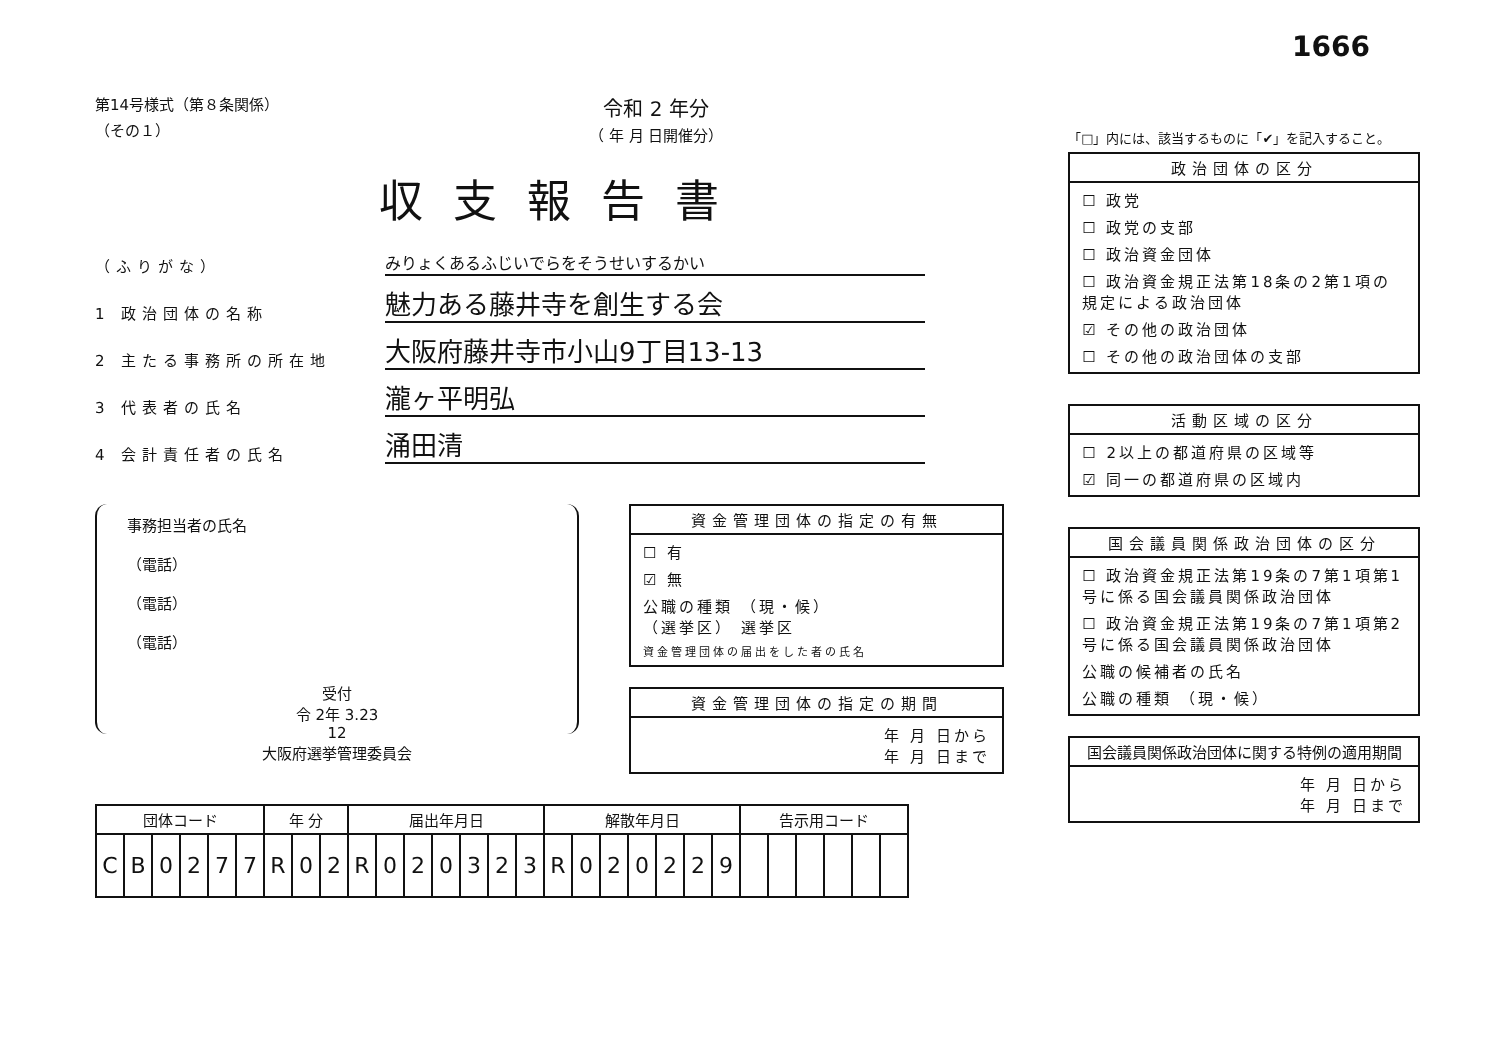1666
第14号様式（第８条関係）
（その１）
令和 2 年分
（ 年 月 日開催分）
収支報告書
（ふりがな）
みりょくあるふじいでらをそうせいするかい
1 政治団体の名称
魅力ある藤井寺を創生する会
2 主たる事務所の所在地
大阪府藤井寺市小山9丁目13-13
3 代表者の氏名
瀧ヶ平明弘
4 会計責任者の氏名
涌田清
事務担当者の氏名
（電話）
（電話）
（電話）
受付
令 2年 3.23
12
大阪府選挙管理委員会
資金管理団体の指定の有無
☐ 有
☑ 無
公職の種類 （現・候）
（選挙区） 選挙区
資金管理団体の届出をした者の氏名
資金管理団体の指定の期間
年 月 日から
年 月 日まで
| 団体コード | | | | | | 年 分 | | | 届出年月日 | | | | | | | 解散年月日 | | | | | | | 告示用コード | | | | | |
| --- | --- | --- | --- | --- | --- | --- | --- | --- | --- | --- | --- | --- | --- | --- | --- | --- | --- | --- | --- | --- | --- | --- | --- | --- | --- | --- | --- | --- |
| C | B | 0 | 2 | 7 | 7 | R | 0 | 2 | R | 0 | 2 | 0 | 3 | 2 | 3 | R | 0 | 2 | 0 | 2 | 2 | 9 | | | | | | |
「□」内には、該当するものに「✔」を記入すること。
政治団体の区分
☐ 政党
☐ 政党の支部
☐ 政治資金団体
☐ 政治資金規正法第18条の2第1項の規定による政治団体
☑ その他の政治団体
☐ その他の政治団体の支部
活動区域の区分
☐ 2以上の都道府県の区域等
☑ 同一の都道府県の区域内
国会議員関係政治団体の区分
☐ 政治資金規正法第19条の7第1項第1号に係る国会議員関係政治団体
☐ 政治資金規正法第19条の7第1項第2号に係る国会議員関係政治団体
公職の候補者の氏名
公職の種類 （現・候）
国会議員関係政治団体に関する特例の適用期間
年 月 日から
年 月 日まで